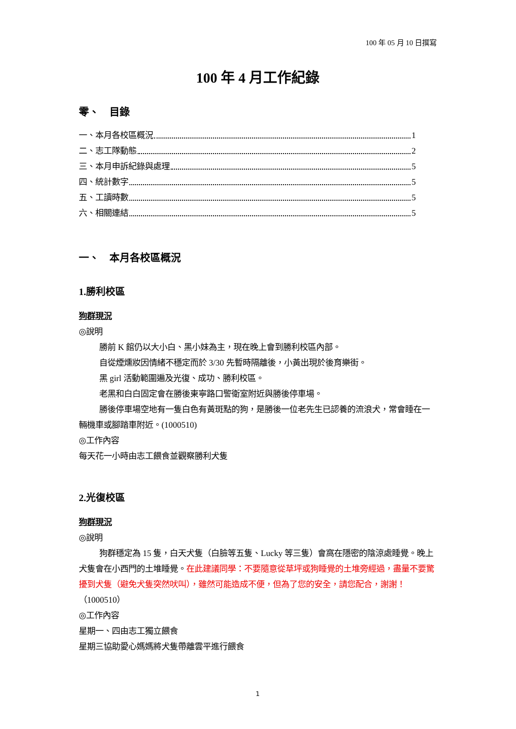100 年 05 月 10 日撰寫
100 年 4 月工作紀錄
零、　目錄
一、本月各校區概況 1
二、志工隊動態 2
三、本月申訴紀錄與處理 5
四、統計數字 5
五、工讀時數 5
六、相關連結 5
一、　本月各校區概況
1.勝利校區
狗群現況
◎說明
勝前 K 館仍以大小白、黑小妹為主，現在晚上會到勝利校區內部。
自從煙燻妝因情緒不穩定而於 3/30 先暫時隔離後，小黃出現於後育樂街。
黑 girl 活動範圍遍及光復、成功、勝利校區。
老黑和白白固定會在勝後東寧路口警衛室附近與勝後停車場。
勝後停車場空地有一隻白色有黃斑點的狗，是勝後一位老先生已認養的流浪犬，常會睡在一輛機車或腳踏車附近。(1000510)
◎工作內容
每天花一小時由志工餵食並觀察勝利犬隻
2.光復校區
狗群現況
◎說明
狗群穩定為 15 隻，白天犬隻（白臉等五隻、Lucky 等三隻）會窩在隱密的陰涼處睡覺。晚上犬隻會在小西門的土堆睡覺。在此建議同學：不要隨意從草坪或狗睡覺的土堆旁經過，盡量不要驚擾到犬隻（避免犬隻突然吠叫），雖然可能造成不便，但為了您的安全，請您配合，謝謝！（1000510）
◎工作內容
星期一、四由志工獨立餵食
星期三協助愛心媽媽將犬隻帶離雲平進行餵食
1